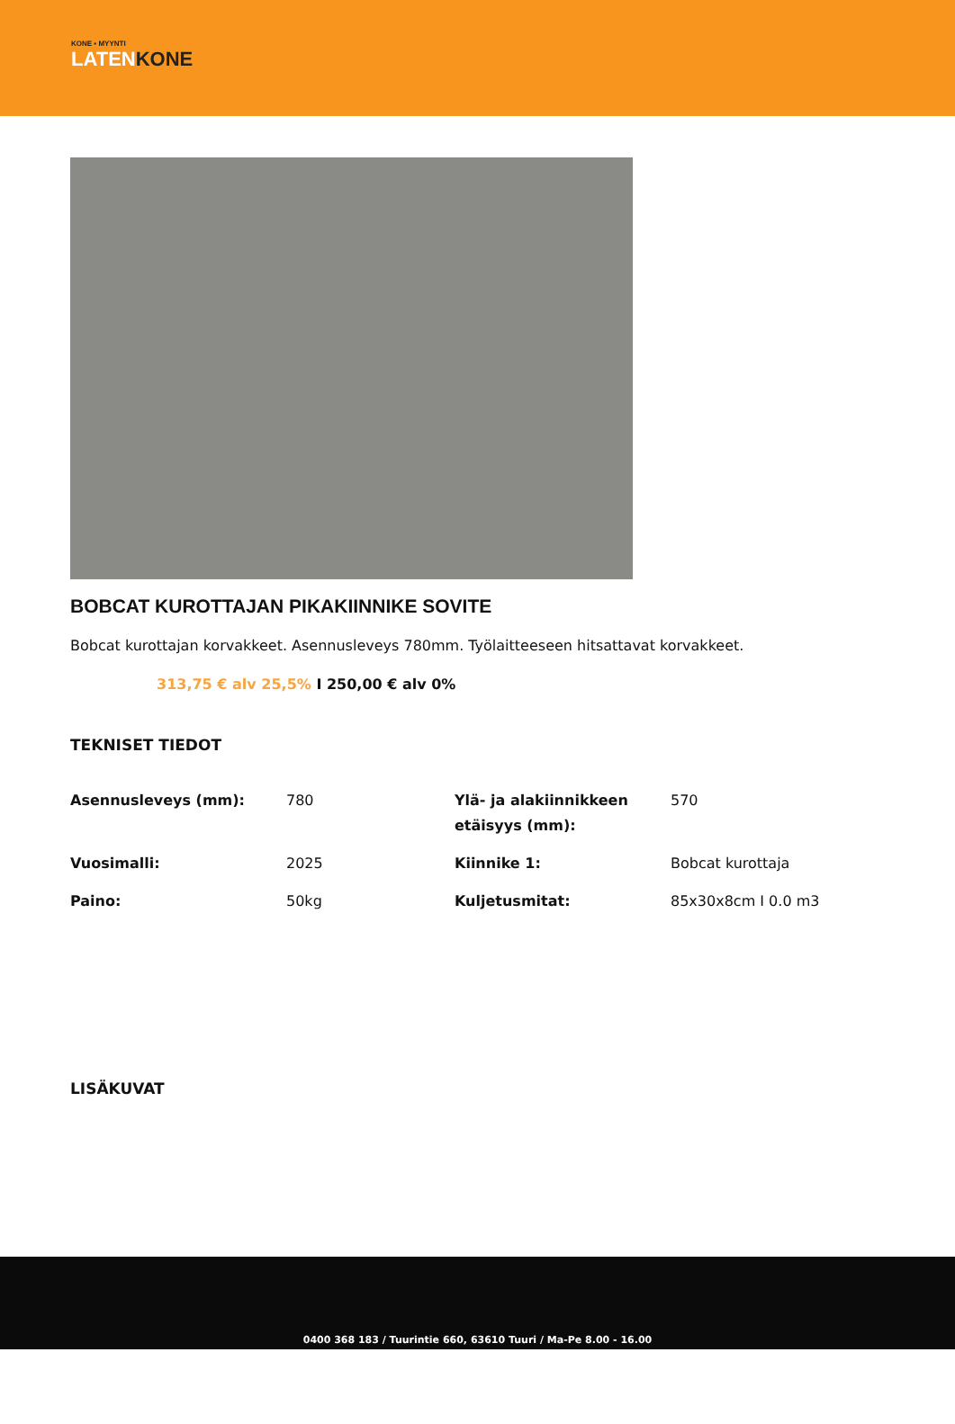KONE ▪ MYYNTI
LATENKONE
BOBCAT KUROTTAJAN PIKAKIINNIKE SOVITE
Bobcat kurottajan korvakkeet. Asennusleveys 780mm. Työlaitteeseen hitsattavat korvakkeet.
313,75 € alv 25,5% I 250,00 € alv 0%
TEKNISET TIEDOT
| Asennusleveys (mm): | 780 | Ylä- ja alakiinnikkeen etäisyys (mm): | 570 |
| Vuosimalli: | 2025 | Kiinnike 1: | Bobcat kurottaja |
| Paino: | 50kg | Kuljetusmitat: | 85x30x8cm I 0.0 m3 |
LISÄKUVAT
0400 368 183 / Tuurintie 660, 63610 Tuuri / Ma-Pe 8.00 - 16.00